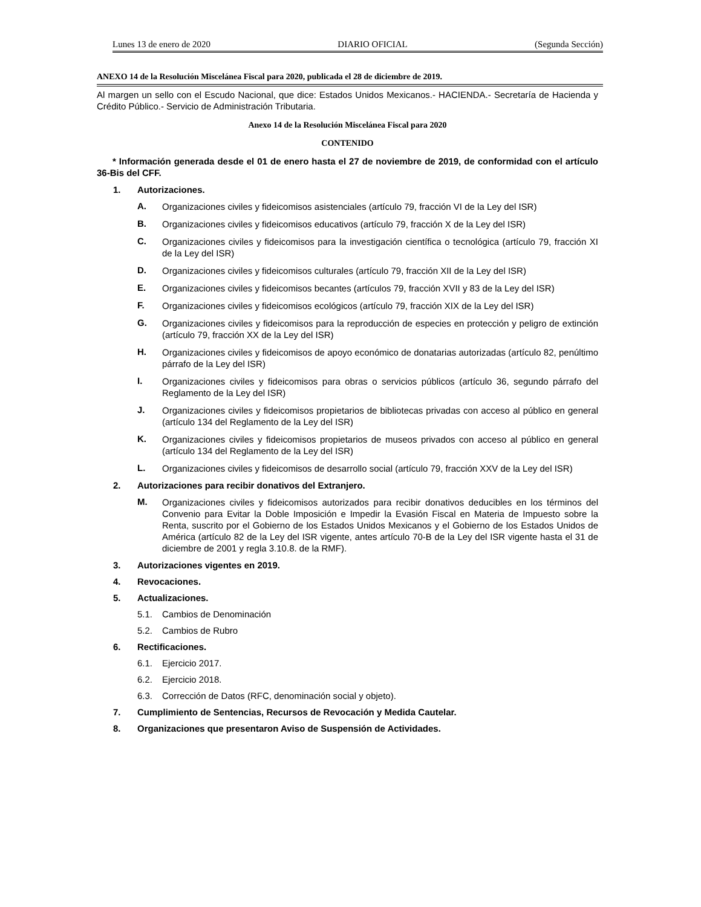Lunes 13 de enero de 2020 DIARIO OFICIAL (Segunda Sección)
ANEXO 14 de la Resolución Miscelánea Fiscal para 2020, publicada el 28 de diciembre de 2019.
Al margen un sello con el Escudo Nacional, que dice: Estados Unidos Mexicanos.- HACIENDA.- Secretaría de Hacienda y Crédito Público.- Servicio de Administración Tributaria.
Anexo 14 de la Resolución Miscelánea Fiscal para 2020
CONTENIDO
* Información generada desde el 01 de enero hasta el 27 de noviembre de 2019, de conformidad con el artículo 36-Bis del CFF.
1. Autorizaciones.
A.
Organizaciones civiles y fideicomisos asistenciales (artículo 79, fracción VI de la Ley del ISR)
B.
Organizaciones civiles y fideicomisos educativos (artículo 79, fracción X de la Ley del ISR)
C.
Organizaciones civiles y fideicomisos para la investigación científica o tecnológica (artículo 79, fracción XI de la Ley del ISR)
D.
Organizaciones civiles y fideicomisos culturales (artículo 79, fracción XII de la Ley del ISR)
E.
Organizaciones civiles y fideicomisos becantes (artículos 79, fracción XVII y 83 de la Ley del ISR)
F.
Organizaciones civiles y fideicomisos ecológicos (artículo 79, fracción XIX de la Ley del ISR)
G.
Organizaciones civiles y fideicomisos para la reproducción de especies en protección y peligro de extinción (artículo 79, fracción XX de la Ley del ISR)
H.
Organizaciones civiles y fideicomisos de apoyo económico de donatarias autorizadas (artículo 82, penúltimo párrafo de la Ley del ISR)
I.
Organizaciones civiles y fideicomisos para obras o servicios públicos (artículo 36, segundo párrafo del Reglamento de la Ley del ISR)
J.
Organizaciones civiles y fideicomisos propietarios de bibliotecas privadas con acceso al público en general (artículo 134 del Reglamento de la Ley del ISR)
K.
Organizaciones civiles y fideicomisos propietarios de museos privados con acceso al público en general (artículo 134 del Reglamento de la Ley del ISR)
L.
Organizaciones civiles y fideicomisos de desarrollo social (artículo 79, fracción XXV de la Ley del ISR)
2. Autorizaciones para recibir donativos del Extranjero.
M.
Organizaciones civiles y fideicomisos autorizados para recibir donativos deducibles en los términos del Convenio para Evitar la Doble Imposición e Impedir la Evasión Fiscal en Materia de Impuesto sobre la Renta, suscrito por el Gobierno de los Estados Unidos Mexicanos y el Gobierno de los Estados Unidos de América (artículo 82 de la Ley del ISR vigente, antes artículo 70-B de la Ley del ISR vigente hasta el 31 de diciembre de 2001 y regla 3.10.8. de la RMF).
3. Autorizaciones vigentes en 2019.
4. Revocaciones.
5. Actualizaciones.
5.1. Cambios de Denominación
5.2. Cambios de Rubro
6. Rectificaciones.
6.1. Ejercicio 2017.
6.2. Ejercicio 2018.
6.3. Corrección de Datos (RFC, denominación social y objeto).
7. Cumplimiento de Sentencias, Recursos de Revocación y Medida Cautelar.
8. Organizaciones que presentaron Aviso de Suspensión de Actividades.